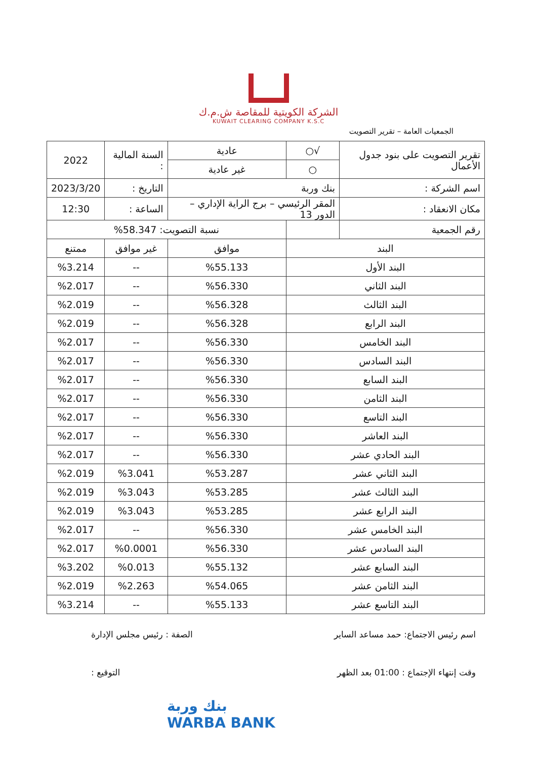الشركة الكويتية للمقاصة ش.م.ك
KUWAIT CLEARING COMPANY K.S.C
الجمعيات العامة – تقرير التصويت
| تقرير التصويت على بنود جدول الأعمال | √○ | عادية | السنة المالية : | 2022 |
| | ○ | غير عادية | | |
| اسم الشركة : | بنك وربة | | التاريخ : | 2023/3/20 |
| مكان الانعقاد : | المقر الرئيسي – برج الراية الإداري – الدور 13 | | الساعة : | 12:30 |
| رقم الجمعية | | نسبة التصويت: 58.347% | | |
| البند | | موافق | غير موافق | ممتنع |
| البند الأول | | %55.133 | -- | %3.214 |
| البند الثاني | | %56.330 | -- | %2.017 |
| البند الثالث | | %56.328 | -- | %2.019 |
| البند الرابع | | %56.328 | -- | %2.019 |
| البند الخامس | | %56.330 | -- | %2.017 |
| البند السادس | | %56.330 | -- | %2.017 |
| البند السابع | | %56.330 | -- | %2.017 |
| البند الثامن | | %56.330 | -- | %2.017 |
| البند التاسع | | %56.330 | -- | %2.017 |
| البند العاشر | | %56.330 | -- | %2.017 |
| البند الحادي عشر | | %56.330 | -- | %2.017 |
| البند الثاني عشر | | %53.287 | %3.041 | %2.019 |
| البند الثالث عشر | | %53.285 | %3.043 | %2.019 |
| البند الرابع عشر | | %53.285 | %3.043 | %2.019 |
| البند الخامس عشر | | %56.330 | -- | %2.017 |
| البند السادس عشر | | %56.330 | %0.0001 | %2.017 |
| البند السابع عشر | | %55.132 | %0.013 | %3.202 |
| البند الثامن عشر | | %54.065 | %2.263 | %2.019 |
| البند التاسع عشر | | %55.133 | -- | %3.214 |
اسم رئيس الاجتماع: حمد مساعد الساير الصفة : رئيس مجلس الإدارة
وقت إنتهاء الإجتماع : 01:00 بعد الظهر التوقيع :
بنك وربة
WARBA BANK